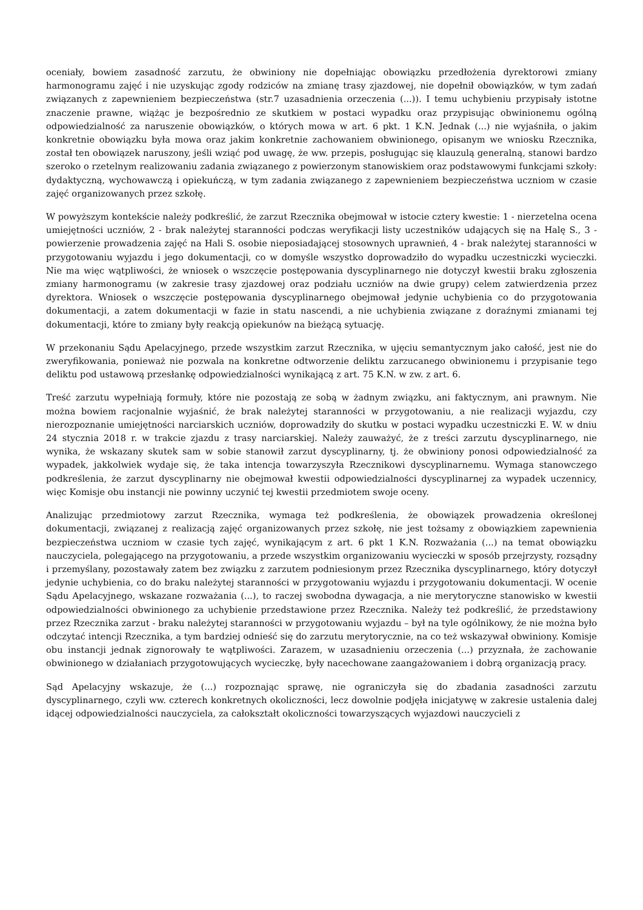oceniały, bowiem zasadność zarzutu, że obwiniony nie dopełniając obowiązku przedłożenia dyrektorowi zmiany harmonogramu zajęć i nie uzyskując zgody rodziców na zmianę trasy zjazdowej, nie dopełnił obowiązków, w tym zadań związanych z zapewnieniem bezpieczeństwa (str.7 uzasadnienia orzeczenia (...)). I temu uchybieniu przypisały istotne znaczenie prawne, wiążąc je bezpośrednio ze skutkiem w postaci wypadku oraz przypisując obwinionemu ogólną odpowiedzialność za naruszenie obowiązków, o których mowa w art. 6 pkt. 1 K.N. Jednak (...) nie wyjaśniła, o jakim konkretnie obowiązku była mowa oraz jakim konkretnie zachowaniem obwinionego, opisanym we wniosku Rzecznika, został ten obowiązek naruszony, jeśli wziąć pod uwagę, że ww. przepis, posługując się klauzulą generalną, stanowi bardzo szeroko o rzetelnym realizowaniu zadania związanego z powierzonym stanowiskiem oraz podstawowymi funkcjami szkoły: dydaktyczną, wychowawczą i opiekuńczą, w tym zadania związanego z zapewnieniem bezpieczeństwa uczniom w czasie zajęć organizowanych przez szkołę.
W powyższym kontekście należy podkreślić, że zarzut Rzecznika obejmował w istocie cztery kwestie: 1 - nierzetelna ocena umiejętności uczniów, 2 - brak należytej staranności podczas weryfikacji listy uczestników udających się na Halę S., 3 - powierzenie prowadzenia zajęć na Hali S. osobie nieposiadającej stosownych uprawnień, 4 - brak należytej staranności w przygotowaniu wyjazdu i jego dokumentacji, co w domyśle wszystko doprowadziło do wypadku uczestniczki wycieczki. Nie ma więc wątpliwości, że wniosek o wszczęcie postępowania dyscyplinarnego nie dotyczył kwestii braku zgłoszenia zmiany harmonogramu (w zakresie trasy zjazdowej oraz podziału uczniów na dwie grupy) celem zatwierdzenia przez dyrektora. Wniosek o wszczęcie postępowania dyscyplinarnego obejmował jedynie uchybienia co do przygotowania dokumentacji, a zatem dokumentacji w fazie in statu nascendi, a nie uchybienia związane z doraźnymi zmianami tej dokumentacji, które to zmiany były reakcją opiekunów na bieżącą sytuację.
W przekonaniu Sądu Apelacyjnego, przede wszystkim zarzut Rzecznika, w ujęciu semantycznym jako całość, jest nie do zweryfikowania, ponieważ nie pozwala na konkretne odtworzenie deliktu zarzucanego obwinionemu i przypisanie tego deliktu pod ustawową przesłankę odpowiedzialności wynikającą z art. 75 K.N. w zw. z art. 6.
Treść zarzutu wypełniają formuły, które nie pozostają ze sobą w żadnym związku, ani faktycznym, ani prawnym. Nie można bowiem racjonalnie wyjaśnić, że brak należytej staranności w przygotowaniu, a nie realizacji wyjazdu, czy nierozpoznanie umiejętności narciarskich uczniów, doprowadziły do skutku w postaci wypadku uczestniczki E. W. w dniu 24 stycznia 2018 r. w trakcie zjazdu z trasy narciarskiej. Należy zauważyć, że z treści zarzutu dyscyplinarnego, nie wynika, że wskazany skutek sam w sobie stanowił zarzut dyscyplinarny, tj. że obwiniony ponosi odpowiedzialność za wypadek, jakkolwiek wydaje się, że taka intencja towarzyszyła Rzecznikowi dyscyplinarnemu. Wymaga stanowczego podkreślenia, że zarzut dyscyplinarny nie obejmował kwestii odpowiedzialności dyscyplinarnej za wypadek uczennicy, więc Komisje obu instancji nie powinny uczynić tej kwestii przedmiotem swoje oceny.
Analizując przedmiotowy zarzut Rzecznika, wymaga też podkreślenia, że obowiązek prowadzenia określonej dokumentacji, związanej z realizacją zajęć organizowanych przez szkołę, nie jest tożsamy z obowiązkiem zapewnienia bezpieczeństwa uczniom w czasie tych zajęć, wynikającym z art. 6 pkt 1 K.N. Rozważania (...) na temat obowiązku nauczyciela, polegającego na przygotowaniu, a przede wszystkim organizowaniu wycieczki w sposób przejrzysty, rozsądny i przemyślany, pozostawały zatem bez związku z zarzutem podniesionym przez Rzecznika dyscyplinarnego, który dotyczył jedynie uchybienia, co do braku należytej staranności w przygotowaniu wyjazdu i przygotowaniu dokumentacji. W ocenie Sądu Apelacyjnego, wskazane rozważania (...), to raczej swobodna dywagacja, a nie merytoryczne stanowisko w kwestii odpowiedzialności obwinionego za uchybienie przedstawione przez Rzecznika. Należy też podkreślić, że przedstawiony przez Rzecznika zarzut - braku należytej staranności w przygotowaniu wyjazdu – był na tyle ogólnikowy, że nie można było odczytać intencji Rzecznika, a tym bardziej odnieść się do zarzutu merytorycznie, na co też wskazywał obwiniony. Komisje obu instancji jednak zignorowały te wątpliwości. Zarazem, w uzasadnieniu orzeczenia (...) przyznała, że zachowanie obwinionego w działaniach przygotowujących wycieczkę, były nacechowane zaangażowaniem i dobrą organizacją pracy.
Sąd Apelacyjny wskazuje, że (...) rozpoznając sprawę, nie ograniczyła się do zbadania zasadności zarzutu dyscyplinarnego, czyli ww. czterech konkretnych okoliczności, lecz dowolnie podjęła inicjatywę w zakresie ustalenia dalej idącej odpowiedzialności nauczyciela, za całokształt okoliczności towarzyszących wyjazdowi nauczycieli z